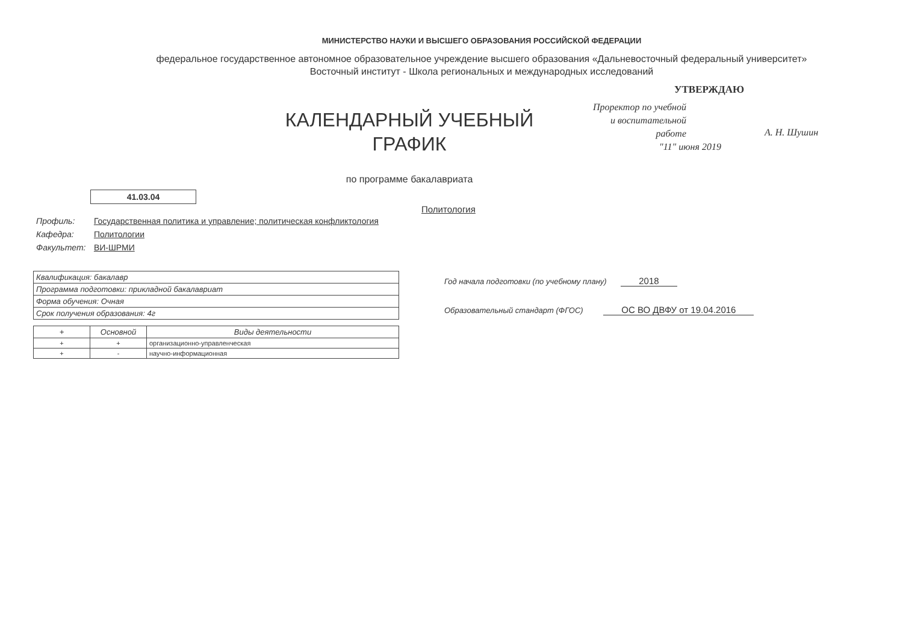МИНИСТЕРСТВО НАУКИ И ВЫСШЕГО ОБРАЗОВАНИЯ РОССИЙСКОЙ ФЕДЕРАЦИИ
федеральное государственное автономное образовательное учреждение высшего образования «Дальневосточный федеральный университет»
Восточный институт - Школа региональных и международных исследований
КАЛЕНДАРНЫЙ УЧЕБНЫЙ
ГРАФИК
по программе бакалавриата
УТВЕРЖДАЮ
Проректор по учебной и воспитательной работе
А. Н. Шушин
"11" июня 2019
41.03.04
Политология
Профиль: Государственная политика и управление; политическая конфликтология
Кафедра: Политологии
Факультет: ВИ-ШРМИ
| Квалификация: бакалавр |
| Программа подготовки: прикладной бакалавриат |
| Форма обучения: Очная |
| Срок получения образования: 4г |
| + | Основной | Виды деятельности |
| --- | --- | --- |
| + | + | организационно-управленческая |
| + | - | научно-информационная |
Год начала подготовки (по учебному плану) 2018
Образовательный стандарт (ФГОС) ОС ВО ДВФУ от 19.04.2016